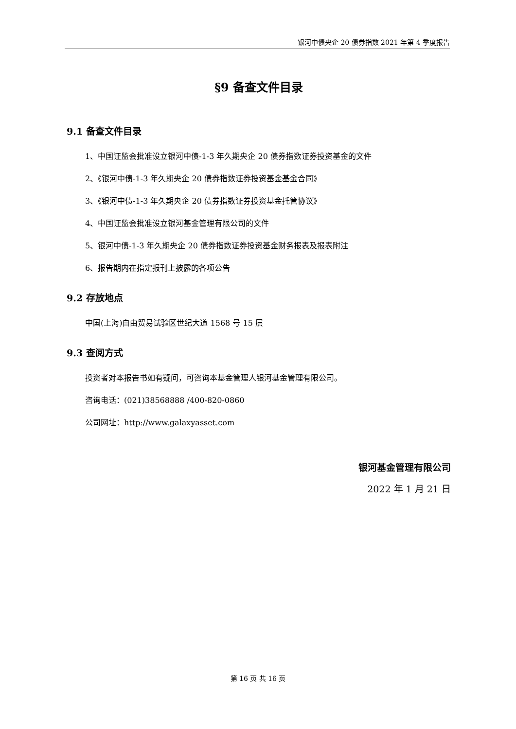银河中债央企 20 债券指数 2021 年第 4 季度报告
§9 备查文件目录
9.1 备查文件目录
1、中国证监会批准设立银河中债-1-3 年久期央企 20 债券指数证券投资基金的文件
2、《银河中债-1-3 年久期央企 20 债券指数证券投资基金基金合同》
3、《银河中债-1-3 年久期央企 20 债券指数证券投资基金托管协议》
4、中国证监会批准设立银河基金管理有限公司的文件
5、银河中债-1-3 年久期央企 20 债券指数证券投资基金财务报表及报表附注
6、报告期内在指定报刊上披露的各项公告
9.2 存放地点
中国(上海)自由贸易试验区世纪大道 1568 号 15 层
9.3 查阅方式
投资者对本报告书如有疑问，可咨询本基金管理人银河基金管理有限公司。
咨询电话：(021)38568888 /400-820-0860
公司网址：http://www.galaxyasset.com
银河基金管理有限公司
2022 年 1 月 21 日
第 16 页 共 16 页